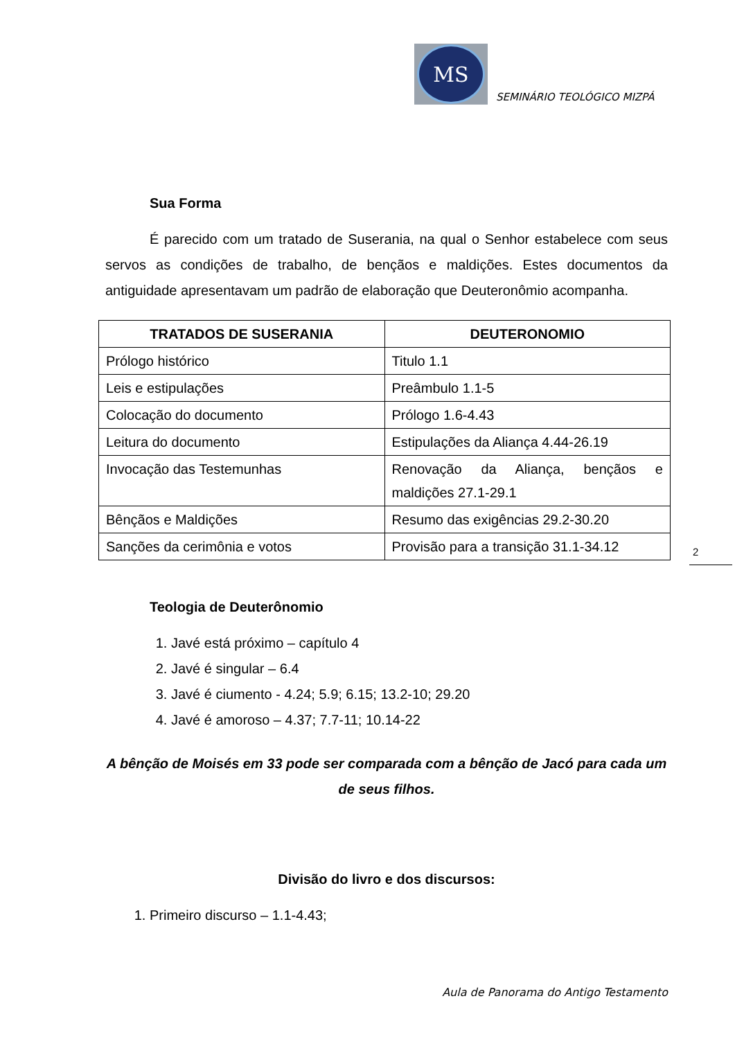MS
SEMINÁRIO TEOLÓGICO MIZPÁ
Sua Forma
É parecido com um tratado de Suserania, na qual o Senhor estabelece com seus servos as condições de trabalho, de bençãos e maldições. Estes documentos da antiguidade apresentavam um padrão de elaboração que Deuteronômio acompanha.
| TRATADOS DE SUSERANIA | DEUTERONOMIO |
| --- | --- |
| Prólogo histórico | Titulo 1.1 |
| Leis e estipulações | Preâmbulo 1.1-5 |
| Colocação do documento | Prólogo 1.6-4.43 |
| Leitura do documento | Estipulações da Aliança 4.44-26.19 |
| Invocação das Testemunhas | Renovação da Aliança, bençãos e maldições 27.1-29.1 |
| Bênçãos e Maldições | Resumo das exigências 29.2-30.20 |
| Sanções da cerimônia e votos | Provisão para a transição 31.1-34.12 |
Teologia de Deuterônomio
1. Javé está próximo – capítulo 4
2. Javé é singular – 6.4
3. Javé é ciumento - 4.24; 5.9; 6.15; 13.2-10; 29.20
4. Javé é amoroso – 4.37; 7.7-11; 10.14-22
A bênção de Moisés em 33 pode ser comparada com a bênção de Jacó para cada um de seus filhos.
Divisão do livro e dos discursos:
1. Primeiro discurso – 1.1-4.43;
2
Aula de Panorama do Antigo Testamento